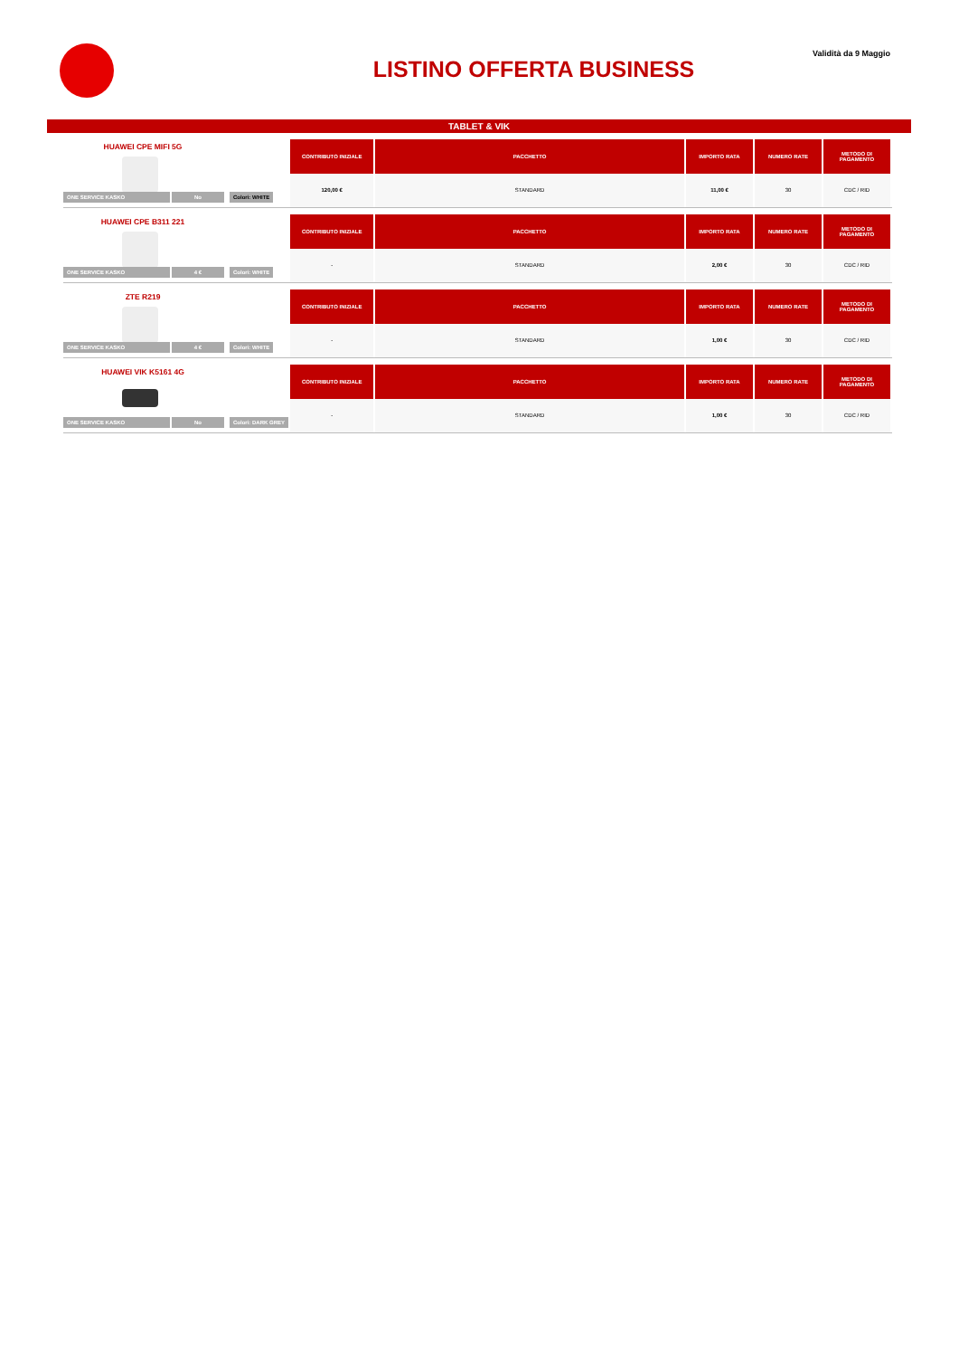Validità da 9 Maggio
LISTINO OFFERTA BUSINESS
TABLET & VIK
HUAWEI CPE MIFI 5G
ONE SERVICE KASKO No Colori: WHITE
| CONTRIBUTO INIZIALE | PACCHETTO | IMPORTO RATA | NUMERO RATE | METODO DI PAGAMENTO |
| --- | --- | --- | --- | --- |
| 120,00 € | STANDARD | 11,00 € | 30 | CDC / RID |
HUAWEI CPE B311 221
ONE SERVICE KASKO 4 € Colori: WHITE
| CONTRIBUTO INIZIALE | PACCHETTO | IMPORTO RATA | NUMERO RATE | METODO DI PAGAMENTO |
| --- | --- | --- | --- | --- |
| - | STANDARD | 2,00 € | 30 | CDC / RID |
ZTE R219
ONE SERVICE KASKO 4 € Colori: WHITE
| CONTRIBUTO INIZIALE | PACCHETTO | IMPORTO RATA | NUMERO RATE | METODO DI PAGAMENTO |
| --- | --- | --- | --- | --- |
| - | STANDARD | 1,00 € | 30 | CDC / RID |
HUAWEI VIK K5161 4G
ONE SERVICE KASKO No Colori: DARK GREY
| CONTRIBUTO INIZIALE | PACCHETTO | IMPORTO RATA | NUMERO RATE | METODO DI PAGAMENTO |
| --- | --- | --- | --- | --- |
| - | STANDARD | 1,00 € | 30 | CDC / RID |